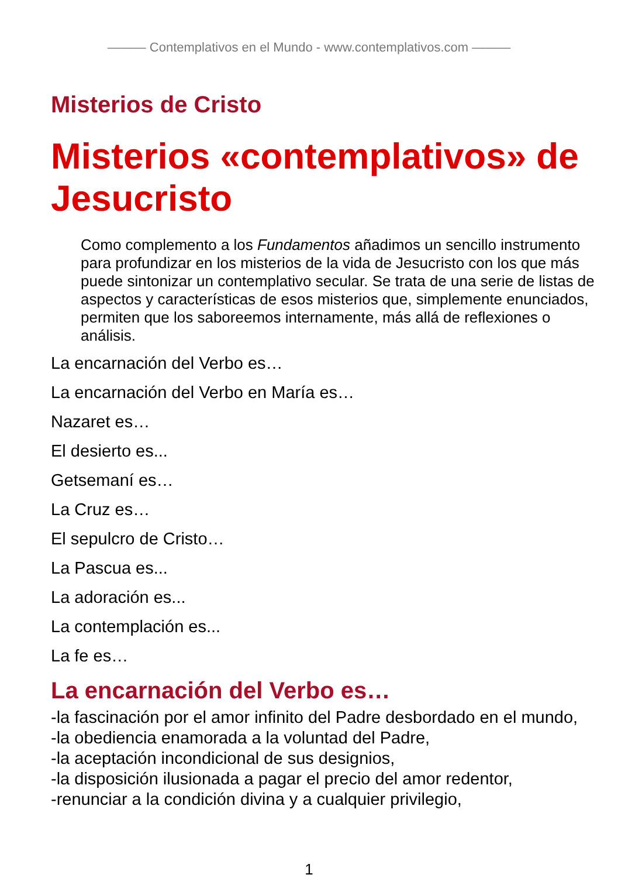——— Contemplativos en el Mundo - www.contemplativos.com ———
Misterios de Cristo
Misterios «contemplativos» de Jesucristo
Como complemento a los Fundamentos añadimos un sencillo instrumento para profundizar en los misterios de la vida de Jesucristo con los que más puede sintonizar un contemplativo secular. Se trata de una serie de listas de aspectos y características de esos misterios que, simplemente enunciados, permiten que los saboreemos internamente, más allá de reflexiones o análisis.
La encarnación del Verbo es…
La encarnación del Verbo en María es…
Nazaret es…
El desierto es...
Getsemaní es…
La Cruz es…
El sepulcro de Cristo…
La Pascua es...
La adoración es...
La contemplación es...
La fe es…
La encarnación del Verbo es…
-la fascinación por el amor infinito del Padre desbordado en el mundo,
-la obediencia enamorada a la voluntad del Padre,
-la aceptación incondicional de sus designios,
-la disposición ilusionada a pagar el precio del amor redentor,
-renunciar a la condición divina y a cualquier privilegio,
1